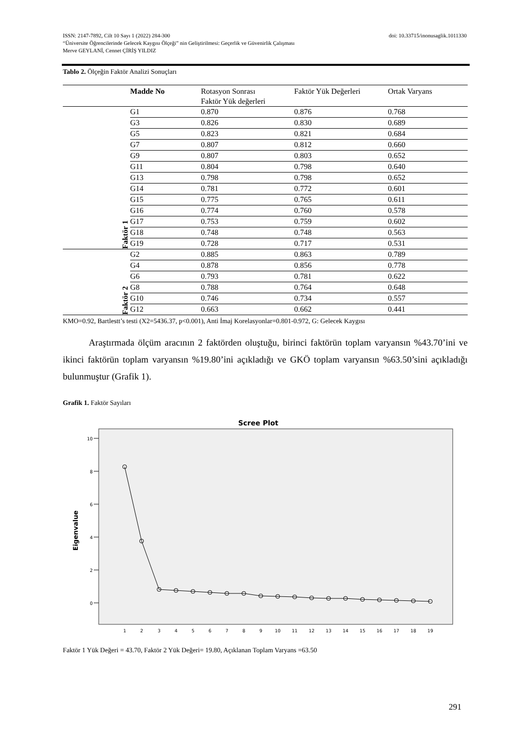ISSN: 2147-7892, Cilt 10 Sayı 1 (2022) 284-300 doi: 10.33715/inonusaglik.1011330
“Üniversite Öğrencilerinde Gelecek Kaygısı Ölçeği” nin Geliştirilmesi: Geçerlik ve Güvenirlik Çalışması
Merve GEYLANİ, Cennet ÇİRİŞ YILDIZ
Tablo 2. Ölçeğin Faktör Analizi Sonuçları
| | Madde No | Rotasyon Sonrası Faktör Yük değerleri | Faktör Yük Değerleri | Ortak Varyans |
| --- | --- | --- | --- | --- |
| Faktör 1 | G1 | 0.870 | 0.876 | 0.768 |
| | G3 | 0.826 | 0.830 | 0.689 |
| | G5 | 0.823 | 0.821 | 0.684 |
| | G7 | 0.807 | 0.812 | 0.660 |
| | G9 | 0.807 | 0.803 | 0.652 |
| | G11 | 0.804 | 0.798 | 0.640 |
| | G13 | 0.798 | 0.798 | 0.652 |
| | G14 | 0.781 | 0.772 | 0.601 |
| | G15 | 0.775 | 0.765 | 0.611 |
| | G16 | 0.774 | 0.760 | 0.578 |
| | G17 | 0.753 | 0.759 | 0.602 |
| | G18 | 0.748 | 0.748 | 0.563 |
| | G19 | 0.728 | 0.717 | 0.531 |
| Faktör 2 | G2 | 0.885 | 0.863 | 0.789 |
| | G4 | 0.878 | 0.856 | 0.778 |
| | G6 | 0.793 | 0.781 | 0.622 |
| | G8 | 0.788 | 0.764 | 0.648 |
| | G10 | 0.746 | 0.734 | 0.557 |
| | G12 | 0.663 | 0.662 | 0.441 |
KMO=0.92, Bartlestt’s testi (X2=5436.37, p<0.001), Anti İmaj Korelasyonlar=0.801-0.972, G: Gelecek Kaygısı
Araştırmada ölçüm aracının 2 faktörden oluştuğu, birinci faktörün toplam varyansın %43.70’ini ve ikinci faktörün toplam varyansın %19.80’ini açıkladığı ve GKÖ toplam varyansın %63.50’sini açıkladığı bulunmuştur (Grafik 1).
Grafik 1. Faktör Sayıları
Scree Plot
10
8
6
4
2
0
Eigenvalue
1
2
3
4
5
6
7
8
9
10
11
12
13
14
15
16
17
18
19
Faktör 1 Yük Değeri = 43.70, Faktör 2 Yük Değeri= 19.80, Açıklanan Toplam Varyans =63.50
291